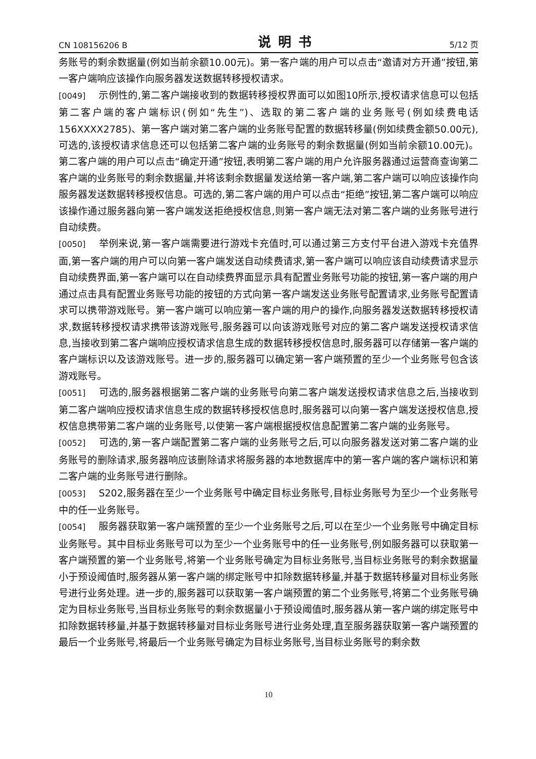CN 108156206 B 说明书 5/12 页
务账号的剩余数据量(例如当前余额10.00元)。第一客户端的用户可以点击“邀请对方开通”按钮,第一客户端响应该操作向服务器发送数据转移授权请求。
[0049] 示例性的,第二客户端接收到的数据转移授权界面可以如图10所示,授权请求信息可以包括第二客户端的客户端标识(例如“先生”)、选取的第二客户端的业务账号(例如续费电话156XXXX2785)、第一客户端对第二客户端的业务账号配置的数据转移量(例如续费金额50.00元),可选的,该授权请求信息还可以包括第二客户端的业务账号的剩余数据量(例如当前余额10.00元)。第二客户端的用户可以点击“确定开通”按钮,表明第二客户端的用户允许服务器通过运营商查询第二客户端的业务账号的剩余数据量,并将该剩余数据量发送给第一客户端,第二客户端可以响应该操作向服务器发送数据转移授权信息。可选的,第二客户端的用户可以点击“拒绝”按钮,第二客户端可以响应该操作通过服务器向第一客户端发送拒绝授权信息,则第一客户端无法对第二客户端的业务账号进行自动续费。
[0050] 举例来说,第一客户端需要进行游戏卡充值时,可以通过第三方支付平台进入游戏卡充值界面,第一客户端的用户可以向第一客户端发送自动续费请求,第一客户端可以响应该自动续费请求显示自动续费界面,第一客户端可以在自动续费界面显示具有配置业务账号功能的按钮,第一客户端的用户通过点击具有配置业务账号功能的按钮的方式向第一客户端发送业务账号配置请求,业务账号配置请求可以携带游戏账号。第一客户端可以响应第一客户端的用户的操作,向服务器发送数据转移授权请求,数据转移授权请求携带该游戏账号,服务器可以向该游戏账号对应的第二客户端发送授权请求信息,当接收到第二客户端响应授权请求信息生成的数据转移授权信息时,服务器可以存储第一客户端的客户端标识以及该游戏账号。进一步的,服务器可以确定第一客户端预置的至少一个业务账号包含该游戏账号。
[0051] 可选的,服务器根据第二客户端的业务账号向第二客户端发送授权请求信息之后,当接收到第二客户端响应授权请求信息生成的数据转移授权信息时,服务器可以向第一客户端发送授权信息,授权信息携带第二客户端的业务账号,以使第一客户端根据授权信息配置第二客户端的业务账号。
[0052] 可选的,第一客户端配置第二客户端的业务账号之后,可以向服务器发送对第二客户端的业务账号的删除请求,服务器响应该删除请求将服务器的本地数据库中的第一客户端的客户端标识和第二客户端的业务账号进行删除。
[0053] S202,服务器在至少一个业务账号中确定目标业务账号,目标业务账号为至少一个业务账号中的任一业务账号。
[0054] 服务器获取第一客户端预置的至少一个业务账号之后,可以在至少一个业务账号中确定目标业务账号。其中目标业务账号可以为至少一个业务账号中的任一业务账号,例如服务器可以获取第一客户端预置的第一个业务账号,将第一个业务账号确定为目标业务账号,当目标业务账号的剩余数据量小于预设阈值时,服务器从第一客户端的绑定账号中扣除数据转移量,并基于数据转移量对目标业务账号进行业务处理。进一步的,服务器可以获取第一客户端预置的第二个业务账号,将第二个业务账号确定为目标业务账号,当目标业务账号的剩余数据量小于预设阈值时,服务器从第一客户端的绑定账号中扣除数据转移量,并基于数据转移量对目标业务账号进行业务处理,直至服务器获取第一客户端预置的最后一个业务账号,将最后一个业务账号确定为目标业务账号,当目标业务账号的剩余数
10